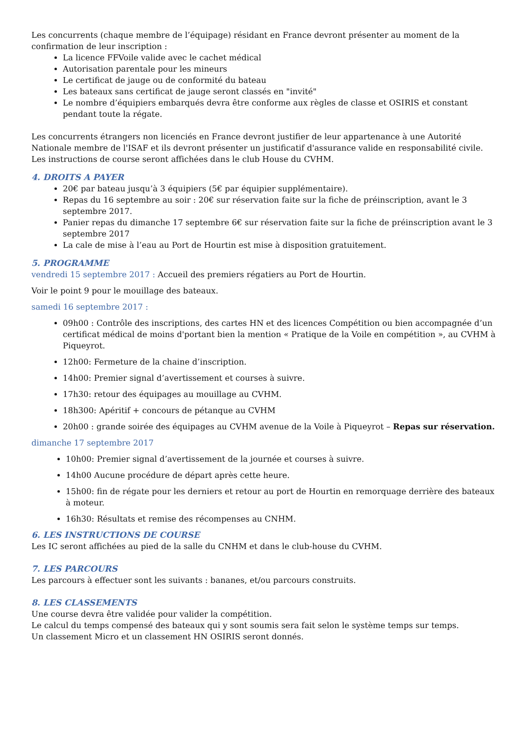Les concurrents (chaque membre de l’équipage) résidant en France devront présenter au moment de la confirmation de leur inscription :
La licence FFVoile valide avec le cachet médical
Autorisation parentale pour les mineurs
Le certificat de jauge ou de conformité du bateau
Les bateaux sans certificat de jauge seront classés en "invité"
Le nombre d’équipiers embarqués devra être conforme aux règles de classe et OSIRIS et constant pendant toute la régate.
Les concurrents étrangers non licenciés en France devront justifier de leur appartenance à une Autorité Nationale membre de l'ISAF et ils devront présenter un justificatif d'assurance valide en responsabilité civile.
Les instructions de course seront affichées dans le club House du CVHM.
4. DROITS A PAYER
20€ par bateau jusqu’à 3 équipiers (5€ par équipier supplémentaire).
Repas du 16 septembre au soir : 20€ sur réservation faite sur la fiche de préinscription, avant le 3 septembre 2017.
Panier repas du dimanche 17 septembre 6€ sur réservation faite sur la fiche de préinscription avant le 3 septembre 2017
La cale de mise à l’eau au Port de Hourtin est mise à disposition gratuitement.
5. PROGRAMME
vendredi 15 septembre 2017 : Accueil des premiers régatiers au Port de Hourtin.
Voir le point 9 pour le mouillage des bateaux.
samedi 16 septembre 2017 :
09h00 : Contrôle des inscriptions, des cartes HN et des licences Compétition ou bien accompagnée d’un certificat médical de moins d'portant bien la mention « Pratique de la Voile en compétition », au CVHM à Piqueyrot.
12h00: Fermeture de la chaine d’inscription.
14h00: Premier signal d’avertissement et courses à suivre.
17h30: retour des équipages au mouillage au CVHM.
18h300: Apéritif + concours de pétanque au CVHM
20h00 : grande soirée des équipages au CVHM avenue de la Voile à Piqueyrot – Repas sur réservation.
dimanche 17 septembre 2017
10h00: Premier signal d’avertissement de la journée et courses à suivre.
14h00 Aucune procédure de départ après cette heure.
15h00: fin de régate pour les derniers et retour au port de Hourtin en remorquage derrière des bateaux à moteur.
16h30: Résultats et remise des récompenses au CNHM.
6. LES INSTRUCTIONS DE COURSE
Les IC seront affichées au pied de la salle du CNHM et dans le club-house du CVHM.
7. LES PARCOURS
Les parcours à effectuer sont les suivants : bananes, et/ou parcours construits.
8. LES CLASSEMENTS
Une course devra être validée pour valider la compétition.
Le calcul du temps compensé des bateaux qui y sont soumis sera fait selon le système temps sur temps.
Un classement Micro et un classement HN OSIRIS seront donnés.